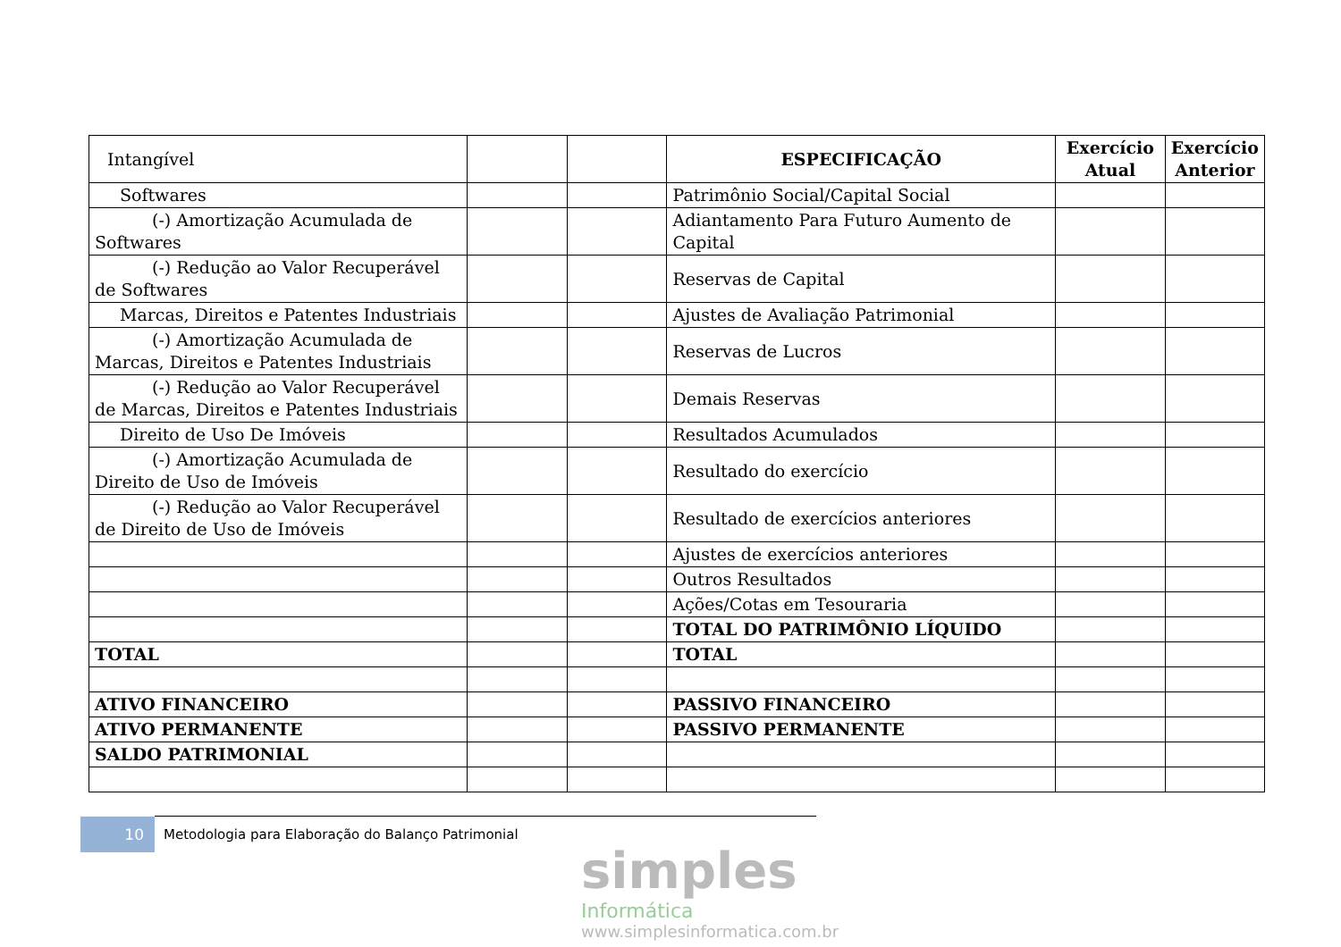| Intangível | | | ESPECIFICAÇÃO | Exercício Atual | Exercício Anterior |
| Softwares | | | Patrimônio Social/Capital Social | | |
| (-) Amortização Acumulada de Softwares | | | Adiantamento Para Futuro Aumento de Capital | | |
| (-) Redução ao Valor Recuperável de Softwares | | | Reservas de Capital | | |
| Marcas, Direitos e Patentes Industriais | | | Ajustes de Avaliação Patrimonial | | |
| (-) Amortização Acumulada de Marcas, Direitos e Patentes Industriais | | | Reservas de Lucros | | |
| (-) Redução ao Valor Recuperável de Marcas, Direitos e Patentes Industriais | | | Demais Reservas | | |
| Direito de Uso De Imóveis | | | Resultados Acumulados | | |
| (-) Amortização Acumulada de Direito de Uso de Imóveis | | | Resultado do exercício | | |
| (-) Redução ao Valor Recuperável de Direito de Uso de Imóveis | | | Resultado de exercícios anteriores | | |
| | | | Ajustes de exercícios anteriores | | |
| | | | Outros Resultados | | |
| | | | Ações/Cotas em Tesouraria | | |
| | | | TOTAL DO PATRIMÔNIO LÍQUIDO | | |
| TOTAL | | | TOTAL | | |
| ATIVO FINANCEIRO | | | PASSIVO FINANCEIRO | | |
| ATIVO PERMANENTE | | | PASSIVO PERMANENTE | | |
| SALDO PATRIMONIAL | | | | | |
10 Metodologia para Elaboração do Balanço Patrimonial
simples
Informática
www.simplesinformatica.com.br